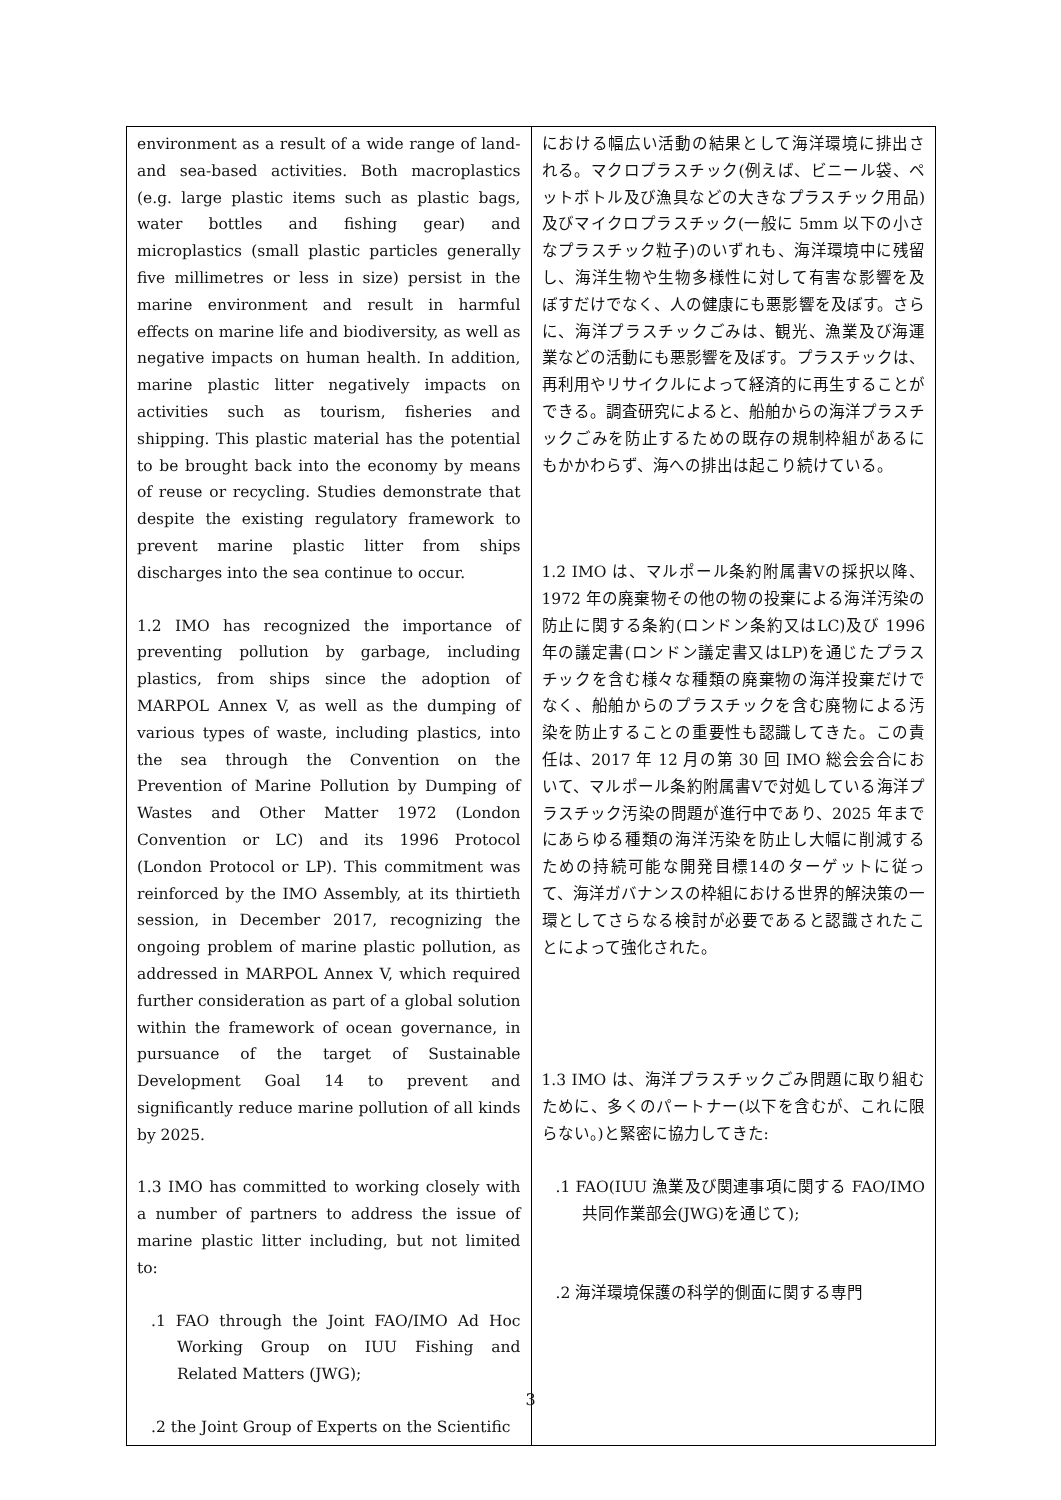| environment as a result of a wide range of land- and sea-based activities. Both macroplastics (e.g. large plastic items such as plastic bags, water bottles and fishing gear) and microplastics (small plastic particles generally five millimetres or less in size) persist in the marine environment and result in harmful effects on marine life and biodiversity, as well as negative impacts on human health. In addition, marine plastic litter negatively impacts on activities such as tourism, fisheries and shipping. This plastic material has the potential to be brought back into the economy by means of reuse or recycling. Studies demonstrate that despite the existing regulatory framework to prevent marine plastic litter from ships discharges into the sea continue to occur. 1.2 IMO has recognized the importance of preventing pollution by garbage, including plastics, from ships since the adoption of MARPOL Annex V, as well as the dumping of various types of waste, including plastics, into the sea through the Convention on the Prevention of Marine Pollution by Dumping of Wastes and Other Matter 1972 (London Convention or LC) and its 1996 Protocol (London Protocol or LP). This commitment was reinforced by the IMO Assembly, at its thirtieth session, in December 2017, recognizing the ongoing problem of marine plastic pollution, as addressed in MARPOL Annex V, which required further consideration as part of a global solution within the framework of ocean governance, in pursuance of the target of Sustainable Development Goal 14 to prevent and significantly reduce marine pollution of all kinds by 2025. 1.3 IMO has committed to working closely with a number of partners to address the issue of marine plastic litter including, but not limited to: .1 FAO through the Joint FAO/IMO Ad Hoc Working Group on IUU Fishing and Related Matters (JWG); .2 the Joint Group of Experts on the Scientific | における幅広い活動の結果として海洋環境に排出される。マクロプラスチック(例えば、ビニール袋、ペットボトル及び漁具などの大きなプラスチック用品)及びマイクロプラスチック(一般に 5mm 以下の小さなプラスチック粒子)のいずれも、海洋環境中に残留し、海洋生物や生物多様性に対して有害な影響を及ぼすだけでなく、人の健康にも悪影響を及ぼす。さらに、海洋プラスチックごみは、観光、漁業及び海運業などの活動にも悪影響を及ぼす。プラスチックは、再利用やリサイクルによって経済的に再生することができる。調査研究によると、船舶からの海洋プラスチックごみを防止するための既存の規制枠組があるにもかかわらず、海への排出は起こり続けている。 1.2 IMO は、マルポール条約附属書Ⅴの採択以降、1972 年の廃棄物その他の物の投棄による海洋汚染の防止に関する条約(ロンドン条約又はLC)及び 1996 年の議定書(ロンドン議定書又はLP)を通じたプラスチックを含む様々な種類の廃棄物の海洋投棄だけでなく、船舶からのプラスチックを含む廃物による汚染を防止することの重要性も認識してきた。この責任は、2017 年 12 月の第 30 回 IMO 総会会合において、マルポール条約附属書Ⅴで対処している海洋プラスチック汚染の問題が進行中であり、2025 年までにあらゆる種類の海洋汚染を防止し大幅に削減するための持続可能な開発目標14のターゲットに従って、海洋ガバナンスの枠組における世界的解決策の一環としてさらなる検討が必要であると認識されたことによって強化された。 1.3 IMO は、海洋プラスチックごみ問題に取り組むために、多くのパートナー(以下を含むが、これに限らない。)と緊密に協力してきた: .1 FAO(IUU 漁業及び関連事項に関する FAO/IMO 共同作業部会(JWG)を通じて); .2 海洋環境保護の科学的側面に関する専門 |
3